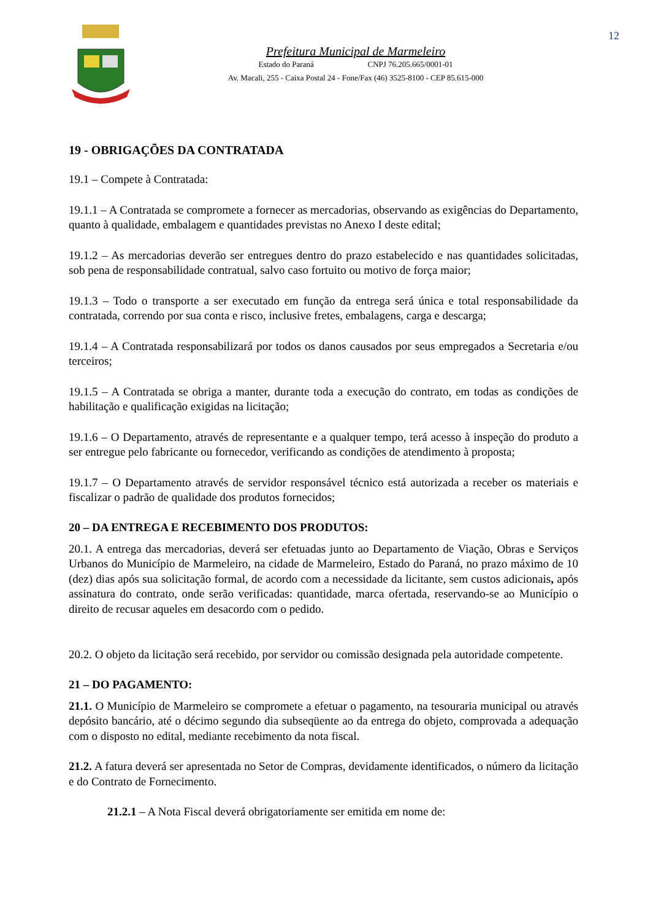12
Prefeitura Municipal de Marmeleiro
Estado do Paraná CNPJ 76.205.665/0001-01
Av. Macali, 255 - Caixa Postal 24 - Fone/Fax (46) 3525-8100 - CEP 85.615-000
19 - OBRIGAÇÕES DA CONTRATADA
19.1 – Compete à Contratada:
19.1.1 – A Contratada se compromete a fornecer as mercadorias, observando as exigências do Departamento, quanto à qualidade, embalagem e quantidades previstas no Anexo I deste edital;
19.1.2 – As mercadorias deverão ser entregues dentro do prazo estabelecido e nas quantidades solicitadas, sob pena de responsabilidade contratual, salvo caso fortuito ou motivo de força maior;
19.1.3 – Todo o transporte a ser executado em função da entrega será única e total responsabilidade da contratada, correndo por sua conta e risco, inclusive fretes, embalagens, carga e descarga;
19.1.4 – A Contratada responsabilizará por todos os danos causados por seus empregados a Secretaria e/ou terceiros;
19.1.5 – A Contratada se obriga a manter, durante toda a execução do contrato, em todas as condições de habilitação e qualificação exigidas na licitação;
19.1.6 – O Departamento, através de representante e a qualquer tempo, terá acesso à inspeção do produto a ser entregue pelo fabricante ou fornecedor, verificando as condições de atendimento à proposta;
19.1.7 – O Departamento através de servidor responsável técnico está autorizada a receber os materiais e fiscalizar o padrão de qualidade dos produtos fornecidos;
20 – DA ENTREGA E RECEBIMENTO DOS PRODUTOS:
20.1. A entrega das mercadorias, deverá ser efetuadas junto ao Departamento de Viação, Obras e Serviços Urbanos do Município de Marmeleiro, na cidade de Marmeleiro, Estado do Paraná, no prazo máximo de 10 (dez) dias após sua solicitação formal, de acordo com a necessidade da licitante, sem custos adicionais, após assinatura do contrato, onde serão verificadas: quantidade, marca ofertada, reservando-se ao Município o direito de recusar aqueles em desacordo com o pedido.
20.2. O objeto da licitação será recebido, por servidor ou comissão designada pela autoridade competente.
21 – DO PAGAMENTO:
21.1. O Município de Marmeleiro se compromete a efetuar o pagamento, na tesouraria municipal ou através depósito bancário, até o décimo segundo dia subseqüente ao da entrega do objeto, comprovada a adequação com o disposto no edital, mediante recebimento da nota fiscal.
21.2. A fatura deverá ser apresentada no Setor de Compras, devidamente identificados, o número da licitação e do Contrato de Fornecimento.
21.2.1 – A Nota Fiscal deverá obrigatoriamente ser emitida em nome de: